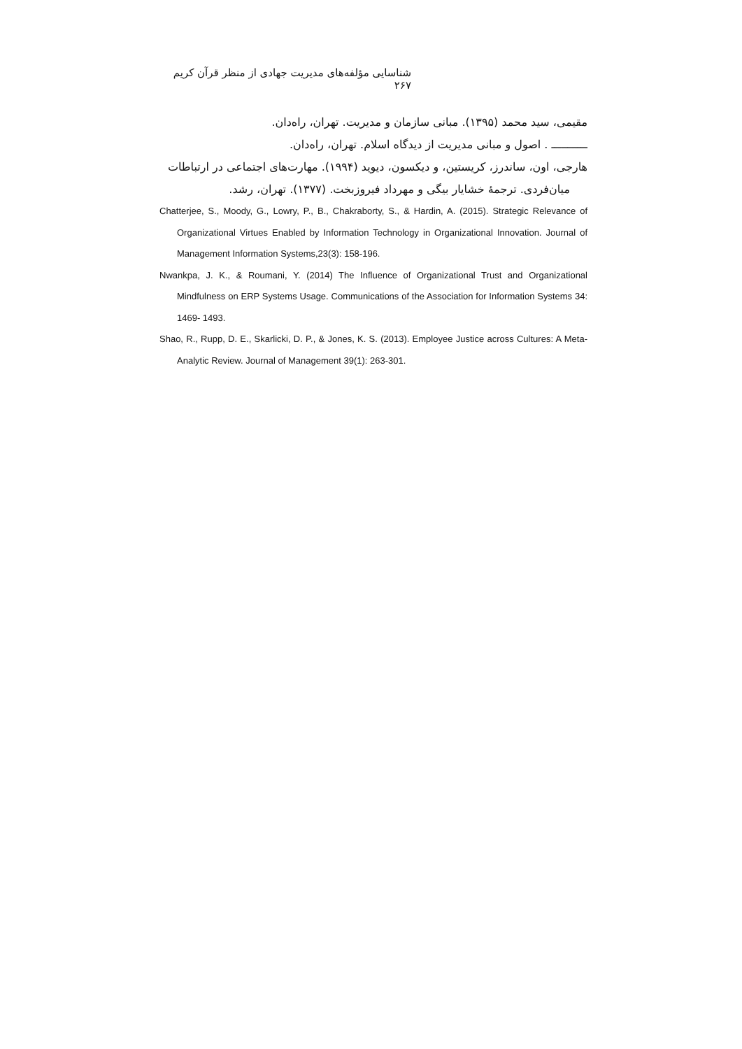شناسایی مؤلفه‌های مدیریت جهادی از منظر قرآن کریم ۲۶۷
مقیمی، سید محمد (۱۳۹۵). مبانی سازمان و مدیریت. تهران، راه‌دان.
ـــــــــــ . اصول و مبانی مدیریت از دیدگاه اسلام. تهران، راه‌دان.
هارجی، اون، ساندرز، کریستین، و دیکسون، دیوید (۱۹۹۴). مهارت‌های اجتماعی در ارتباطات
میان‌فردی. ترجمهٔ خشایار بیگی و مهرداد فیروزبخت. (۱۳۷۷). تهران، رشد.
Chatterjee, S., Moody, G., Lowry, P., B., Chakraborty, S., & Hardin, A. (2015). Strategic Relevance of Organizational Virtues Enabled by Information Technology in Organizational Innovation. Journal of Management Information Systems,23(3): 158-196.
Nwankpa, J. K., & Roumani, Y. (2014) The Influence of Organizational Trust and Organizational Mindfulness on ERP Systems Usage. Communications of the Association for Information Systems 34: 1469- 1493.
Shao, R., Rupp, D. E., Skarlicki, D. P., & Jones, K. S. (2013). Employee Justice across Cultures: A Meta-Analytic Review. Journal of Management 39(1): 263-301.